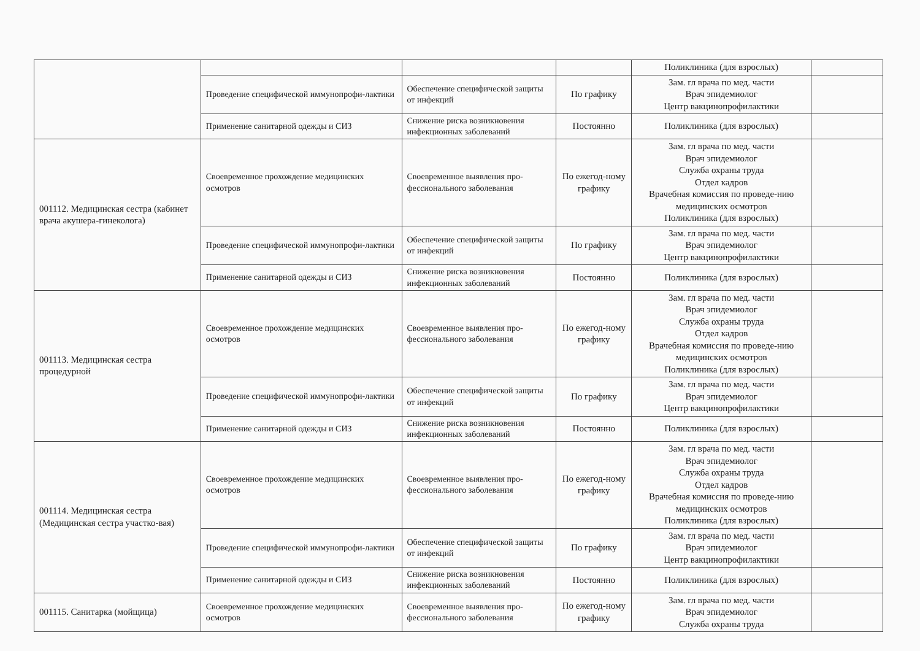| | | | | Поликлиника (для взрослых) | |
| | Проведение специфической иммунопрофи-лактики | Обеспечение специфической защиты от инфекций | По графику | Зам. гл врача по мед. части Врач эпидемиолог Центр вакцинопрофилактики | |
| | Применение санитарной одежды и СИЗ | Снижение риска возникновения инфекционных заболеваний | Постоянно | Поликлиника (для взрослых) | |
| 001112. Медицинская сестра (кабинет врача акушера-гинеколога) | Своевременное прохождение медицинских осмотров | Своевременное выявления про-фессионального заболевания | По ежегод-ному графику | Зам. гл врача по мед. части Врач эпидемиолог Служба охраны труда Отдел кадров Врачебная комиссия по проведе-нию медицинских осмотров Поликлиника (для взрослых) | |
| | Проведение специфической иммунопрофи-лактики | Обеспечение специфической защиты от инфекций | По графику | Зам. гл врача по мед. части Врач эпидемиолог Центр вакцинопрофилактики | |
| | Применение санитарной одежды и СИЗ | Снижение риска возникновения инфекционных заболеваний | Постоянно | Поликлиника (для взрослых) | |
| 001113. Медицинская сестра процедурной | Своевременное прохождение медицинских осмотров | Своевременное выявления про-фессионального заболевания | По ежегод-ному графику | Зам. гл врача по мед. части Врач эпидемиолог Служба охраны труда Отдел кадров Врачебная комиссия по проведе-нию медицинских осмотров Поликлиника (для взрослых) | |
| | Проведение специфической иммунопрофи-лактики | Обеспечение специфической защиты от инфекций | По графику | Зам. гл врача по мед. части Врач эпидемиолог Центр вакцинопрофилактики | |
| | Применение санитарной одежды и СИЗ | Снижение риска возникновения инфекционных заболеваний | Постоянно | Поликлиника (для взрослых) | |
| 001114. Медицинская сестра (Медицинская сестра участко-вая) | Своевременное прохождение медицинских осмотров | Своевременное выявления про-фессионального заболевания | По ежегод-ному графику | Зам. гл врача по мед. части Врач эпидемиолог Служба охраны труда Отдел кадров Врачебная комиссия по проведе-нию медицинских осмотров Поликлиника (для взрослых) | |
| | Проведение специфической иммунопрофи-лактики | Обеспечение специфической защиты от инфекций | По графику | Зам. гл врача по мед. части Врач эпидемиолог Центр вакцинопрофилактики | |
| | Применение санитарной одежды и СИЗ | Снижение риска возникновения инфекционных заболеваний | Постоянно | Поликлиника (для взрослых) | |
| 001115. Санитарка (мойщица) | Своевременное прохождение медицинских осмотров | Своевременное выявления про-фессионального заболевания | По ежегод-ному графику | Зам. гл врача по мед. части Врач эпидемиолог Служба охраны труда | |